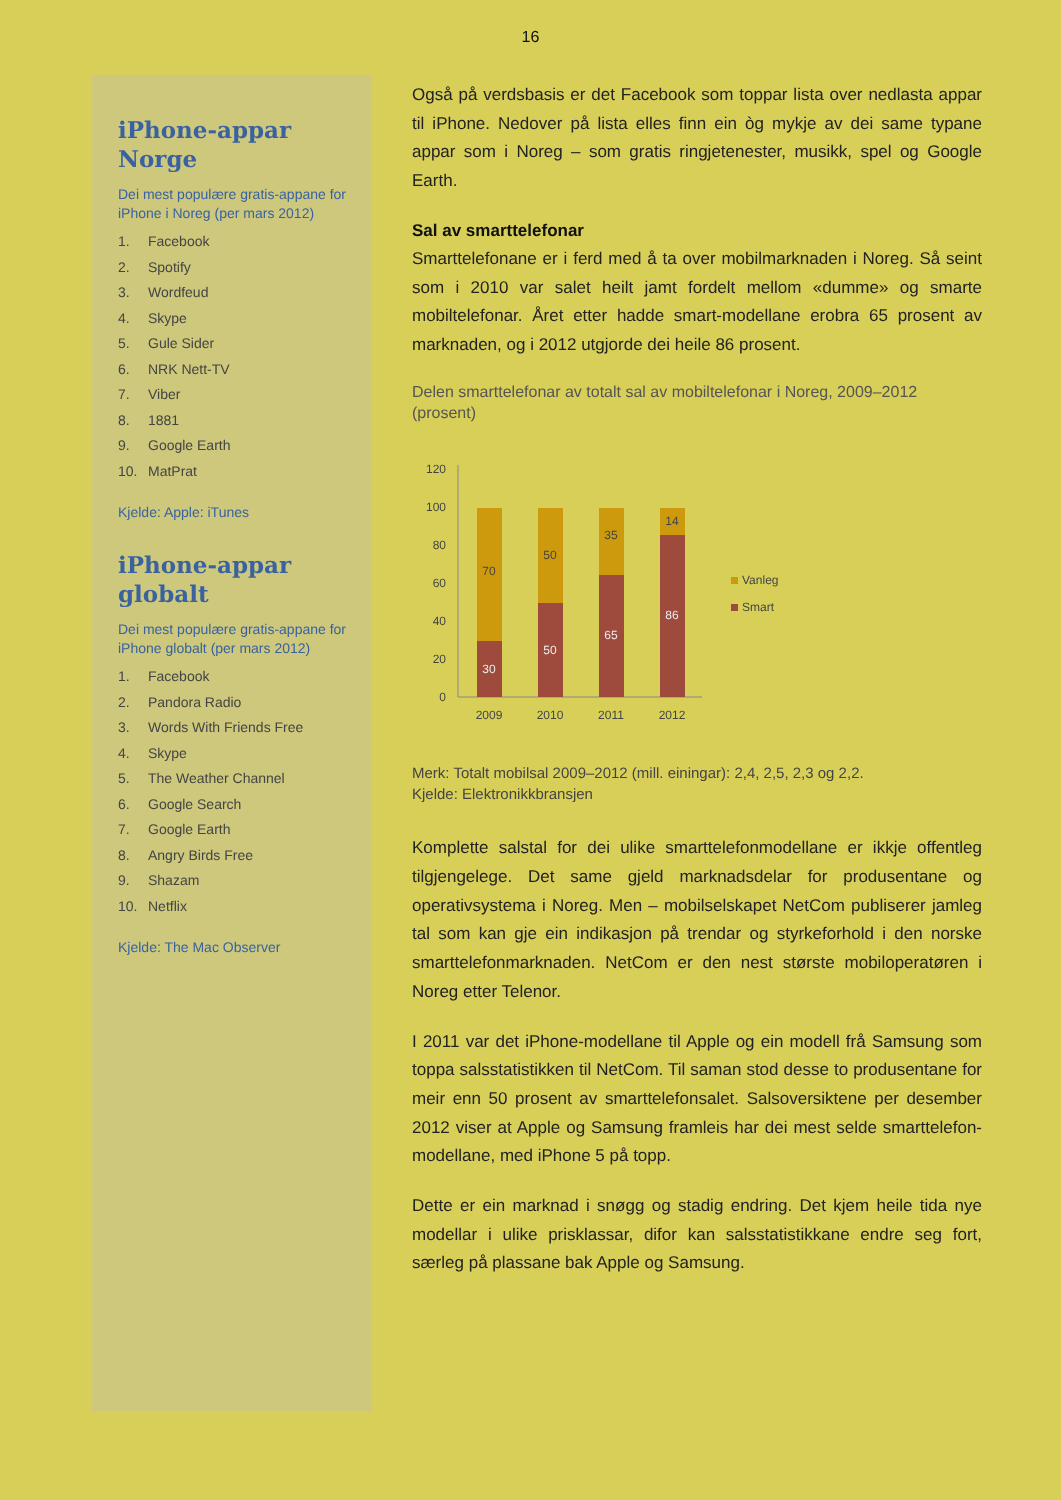16
iPhone-appar Norge
Dei mest populære gratis-appane for iPhone i Noreg (per mars 2012)
1. Facebook
2. Spotify
3. Wordfeud
4. Skype
5. Gule Sider
6. NRK Nett-TV
7. Viber
8. 1881
9. Google Earth
10. MatPrat
Kjelde: Apple: iTunes
iPhone-appar globalt
Dei mest populære gratis-appane for iPhone globalt (per mars 2012)
1. Facebook
2. Pandora Radio
3. Words With Friends Free
4. Skype
5. The Weather Channel
6. Google Search
7. Google Earth
8. Angry Birds Free
9. Shazam
10. Netflix
Kjelde: The Mac Observer
Også på verdsbasis er det Facebook som toppar lista over nedlasta appar til iPhone. Nedover på lista elles finn ein òg mykje av dei same typane appar som i Noreg – som gratis ringjetenester, musikk, spel og Google Earth.
Sal av smarttelefonar
Smarttelefonane er i ferd med å ta over mobilmarknaden i Noreg. Så seint som i 2010 var salet heilt jamt fordelt mellom «dumme» og smarte mobiltelefonar. Året etter hadde smart-modellane erobra 65 prosent av marknaden, og i 2012 utgjorde dei heile 86 prosent.
Delen smarttelefonar av totalt sal av mobiltelefonar i Noreg, 2009–2012 (prosent)
120
100
80
60
40
20
0
70
30
50
50
35
65
14
86
2009
2010
2011
2012
Vanleg
Smart
Merk: Totalt mobilsal 2009–2012 (mill. einingar): 2,4, 2,5, 2,3 og 2,2.
Kjelde: Elektronikkbransjen
Komplette salstal for dei ulike smarttelefonmodellane er ikkje offentleg tilgjengelege. Det same gjeld marknadsdelar for produsentane og operativsystema i Noreg. Men – mobilselskapet NetCom publiserer jamleg tal som kan gje ein indikasjon på trendar og styrkeforhold i den norske smarttelefonmarknaden. NetCom er den nest største mobiloperatøren i Noreg etter Telenor.
I 2011 var det iPhone-modellane til Apple og ein modell frå Samsung som toppa salsstatistikken til NetCom. Til saman stod desse to produsentane for meir enn 50 prosent av smarttelefonsalet. Salsoversiktene per desember 2012 viser at Apple og Samsung framleis har dei mest selde smarttelefon-modellane, med iPhone 5 på topp.
Dette er ein marknad i snøgg og stadig endring. Det kjem heile tida nye modellar i ulike prisklassar, difor kan salsstatistikkane endre seg fort, særleg på plassane bak Apple og Samsung.